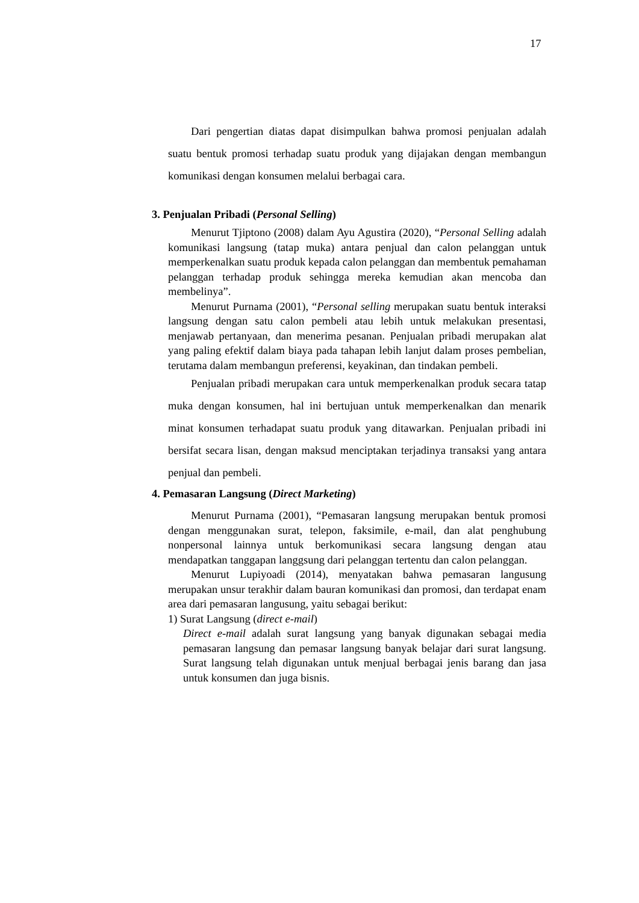17
Dari pengertian diatas dapat disimpulkan bahwa promosi penjualan adalah suatu bentuk promosi terhadap suatu produk yang dijajakan dengan membangun komunikasi dengan konsumen melalui berbagai cara.
3. Penjualan Pribadi (Personal Selling)
Menurut Tjiptono (2008) dalam Ayu Agustira (2020), “Personal Selling adalah komunikasi langsung (tatap muka) antara penjual dan calon pelanggan untuk memperkenalkan suatu produk kepada calon pelanggan dan membentuk pemahaman pelanggan terhadap produk sehingga mereka kemudian akan mencoba dan membelinya”.
Menurut Purnama (2001), “Personal selling merupakan suatu bentuk interaksi langsung dengan satu calon pembeli atau lebih untuk melakukan presentasi, menjawab pertanyaan, dan menerima pesanan. Penjualan pribadi merupakan alat yang paling efektif dalam biaya pada tahapan lebih lanjut dalam proses pembelian, terutama dalam membangun preferensi, keyakinan, dan tindakan pembeli.
Penjualan pribadi merupakan cara untuk memperkenalkan produk secara tatap muka dengan konsumen, hal ini bertujuan untuk memperkenalkan dan menarik minat konsumen terhadapat suatu produk yang ditawarkan. Penjualan pribadi ini bersifat secara lisan, dengan maksud menciptakan terjadinya transaksi yang antara penjual dan pembeli.
4. Pemasaran Langsung (Direct Marketing)
Menurut Purnama (2001), “Pemasaran langsung merupakan bentuk promosi dengan menggunakan surat, telepon, faksimile, e-mail, dan alat penghubung nonpersonal lainnya untuk berkomunikasi secara langsung dengan atau mendapatkan tanggapan langgsung dari pelanggan tertentu dan calon pelanggan.
Menurut Lupiyoadi (2014), menyatakan bahwa pemasaran langusung merupakan unsur terakhir dalam bauran komunikasi dan promosi, dan terdapat enam area dari pemasaran langusung, yaitu sebagai berikut:
1) Surat Langsung (direct e-mail)
Direct e-mail adalah surat langsung yang banyak digunakan sebagai media pemasaran langsung dan pemasar langsung banyak belajar dari surat langsung. Surat langsung telah digunakan untuk menjual berbagai jenis barang dan jasa untuk konsumen dan juga bisnis.